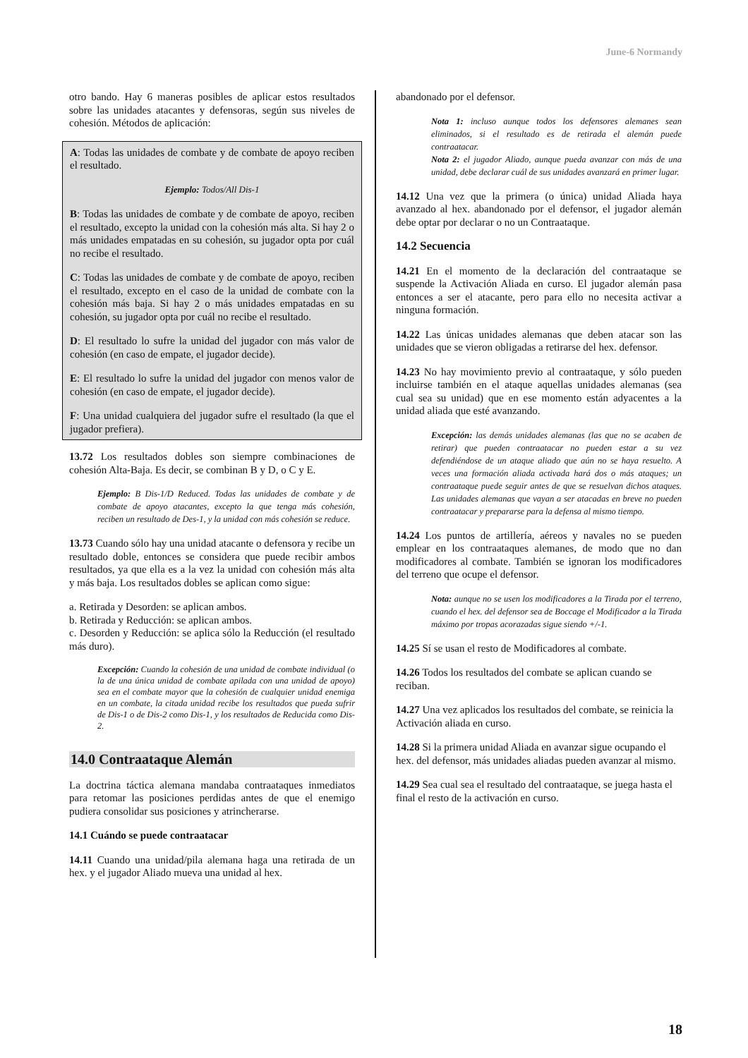June-6 Normandy
otro bando. Hay 6 maneras posibles de aplicar estos resultados sobre las unidades atacantes y defensoras, según sus niveles de cohesión. Métodos de aplicación:
A: Todas las unidades de combate y de combate de apoyo reciben el resultado.
Ejemplo: Todos/All Dis-1
B: Todas las unidades de combate y de combate de apoyo, reciben el resultado, excepto la unidad con la cohesión más alta. Si hay 2 o más unidades empatadas en su cohesión, su jugador opta por cuál no recibe el resultado.
C: Todas las unidades de combate y de combate de apoyo, reciben el resultado, excepto en el caso de la unidad de combate con la cohesión más baja. Si hay 2 o más unidades empatadas en su cohesión, su jugador opta por cuál no recibe el resultado.
D: El resultado lo sufre la unidad del jugador con más valor de cohesión (en caso de empate, el jugador decide).
E: El resultado lo sufre la unidad del jugador con menos valor de cohesión (en caso de empate, el jugador decide).
F: Una unidad cualquiera del jugador sufre el resultado (la que el jugador prefiera).
13.72 Los resultados dobles son siempre combinaciones de cohesión Alta-Baja. Es decir, se combinan B y D, o C y E.
Ejemplo: B Dis-1/D Reduced. Todas las unidades de combate y de combate de apoyo atacantes, excepto la que tenga más cohesión, reciben un resultado de Des-1, y la unidad con más cohesión se reduce.
13.73 Cuando sólo hay una unidad atacante o defensora y recibe un resultado doble, entonces se considera que puede recibir ambos resultados, ya que ella es a la vez la unidad con cohesión más alta y más baja. Los resultados dobles se aplican como sigue:
a. Retirada y Desorden: se aplican ambos.
b. Retirada y Reducción: se aplican ambos.
c. Desorden y Reducción: se aplica sólo la Reducción (el resultado más duro).
Excepción: Cuando la cohesión de una unidad de combate individual (o la de una única unidad de combate apilada con una unidad de apoyo) sea en el combate mayor que la cohesión de cualquier unidad enemiga en un combate, la citada unidad recibe los resultados que pueda sufrir de Dis-1 o de Dis-2 como Dis-1, y los resultados de Reducida como Dis-2.
14.0 Contraataque Alemán
La doctrina táctica alemana mandaba contraataques inmediatos para retomar las posiciones perdidas antes de que el enemigo pudiera consolidar sus posiciones y atrincherarse.
14.1 Cuándo se puede contraatacar
14.11 Cuando una unidad/pila alemana haga una retirada de un hex. y el jugador Aliado mueva una unidad al hex.
abandonado por el defensor.
Nota 1: incluso aunque todos los defensores alemanes sean eliminados, si el resultado es de retirada el alemán puede contraatacar.
Nota 2: el jugador Aliado, aunque pueda avanzar con más de una unidad, debe declarar cuál de sus unidades avanzará en primer lugar.
14.12 Una vez que la primera (o única) unidad Aliada haya avanzado al hex. abandonado por el defensor, el jugador alemán debe optar por declarar o no un Contraataque.
14.2 Secuencia
14.21 En el momento de la declaración del contraataque se suspende la Activación Aliada en curso. El jugador alemán pasa entonces a ser el atacante, pero para ello no necesita activar a ninguna formación.
14.22 Las únicas unidades alemanas que deben atacar son las unidades que se vieron obligadas a retirarse del hex. defensor.
14.23 No hay movimiento previo al contraataque, y sólo pueden incluirse también en el ataque aquellas unidades alemanas (sea cual sea su unidad) que en ese momento están adyacentes a la unidad aliada que esté avanzando.
Excepción: las demás unidades alemanas (las que no se acaben de retirar) que pueden contraatacar no pueden estar a su vez defendiéndose de un ataque aliado que aún no se haya resuelto. A veces una formación aliada activada hará dos o más ataques; un contraataque puede seguir antes de que se resuelvan dichos ataques. Las unidades alemanas que vayan a ser atacadas en breve no pueden contraatacar y prepararse para la defensa al mismo tiempo.
14.24 Los puntos de artillería, aéreos y navales no se pueden emplear en los contraataques alemanes, de modo que no dan modificadores al combate. También se ignoran los modificadores del terreno que ocupe el defensor.
Nota: aunque no se usen los modificadores a la Tirada por el terreno, cuando el hex. del defensor sea de Boccage el Modificador a la Tirada máximo por tropas acorazadas sigue siendo +/-1.
14.25 Sí se usan el resto de Modificadores al combate.
14.26 Todos los resultados del combate se aplican cuando se reciban.
14.27 Una vez aplicados los resultados del combate, se reinicia la Activación aliada en curso.
14.28 Si la primera unidad Aliada en avanzar sigue ocupando el hex. del defensor, más unidades aliadas pueden avanzar al mismo.
14.29 Sea cual sea el resultado del contraataque, se juega hasta el final el resto de la activación en curso.
18